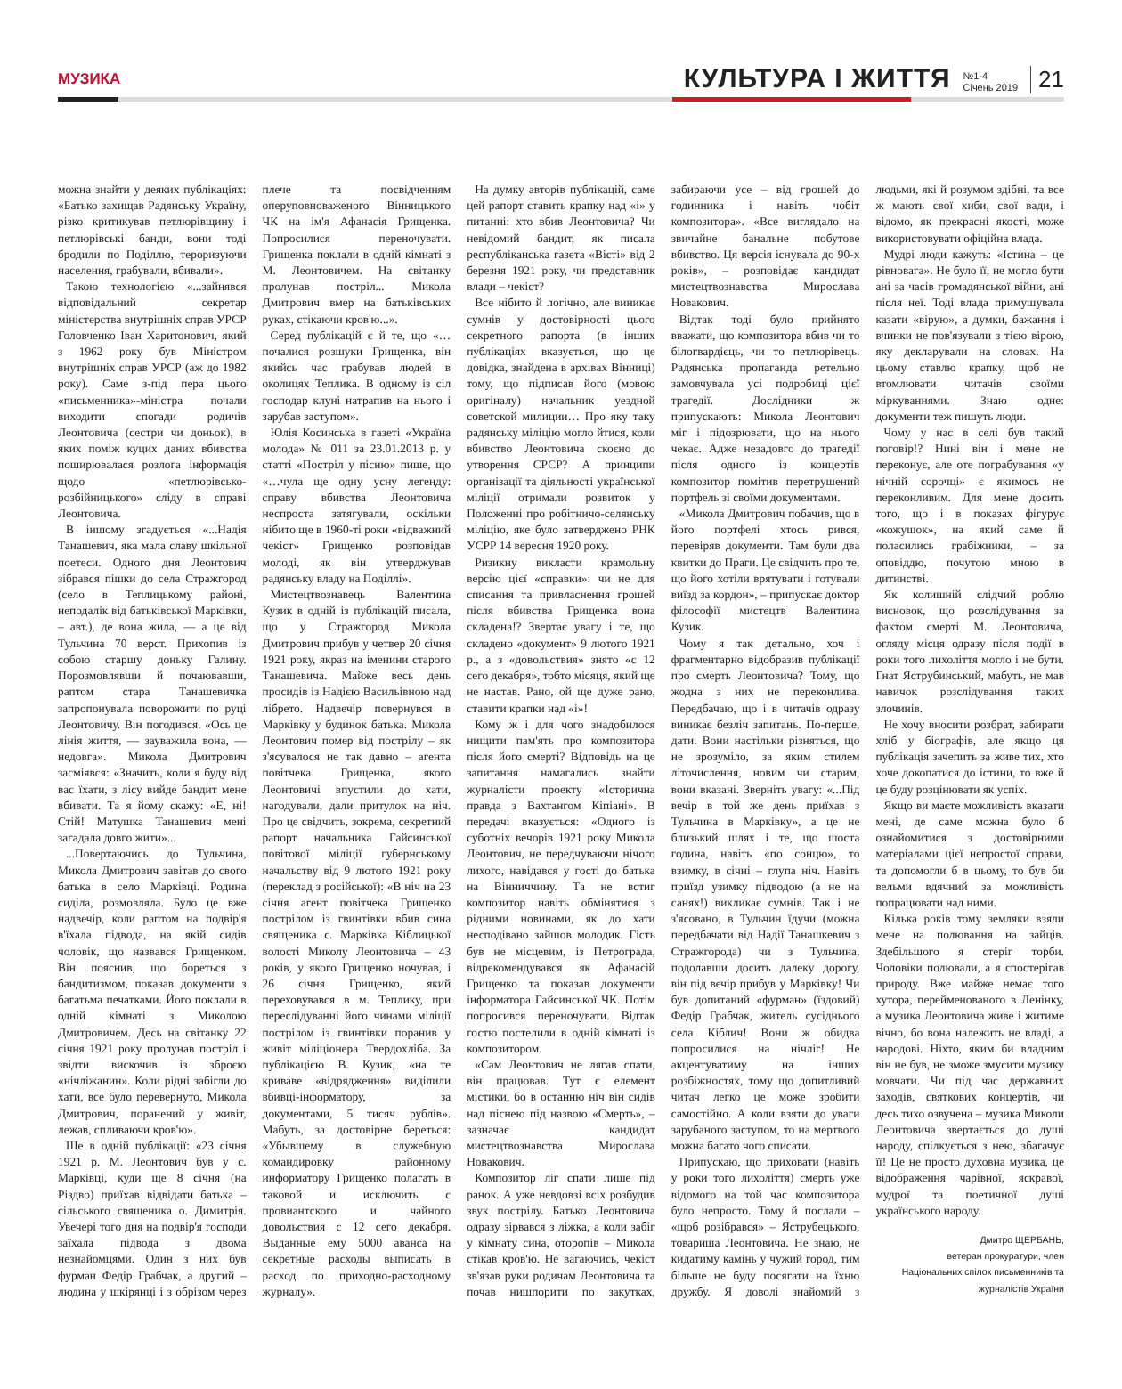МУЗИКА
КУЛЬТУРА І ЖИТТЯ №1-4
Січень 2019 21
можна знайти у деяких публікаціях: «Батько захищав Радянську Україну, різко критикував петлюрівщину і петлюрівські банди, вони тоді бродили по Поділлю, тероризуючи населення, грабували, вбивали».
Такою технологією «...зайнявся відповідальний секретар міністерства внутрішніх справ УРСР Головченко Іван Харитонович, який з 1962 року був Міністром внутрішніх справ УРСР (аж до 1982 року). Саме з-під пера цього «письменника»-міністра почали виходити спогади родичів Леонтовича (сестри чи доньок), в яких поміж куцих даних вбивства поширювалася розлога інформація щодо «петлюрівсько-розбійницького» сліду в справі Леонтовича.
В іншому згадується «...Надія Танашевич, яка мала славу шкільної поетеси. Одного дня Леонтович зібрався пішки до села Стражгород (село в Теплицькому районі, неподалік від батьківської Марківки, – авт.), де вона жила, — а це від Тульчина 70 верст. Прихопив із собою старшу доньку Галину. Порозмовлявши й почаювавши, раптом стара Танашевичка запропонувала поворожити по руці Леонтовичу. Він погодився. «Ось це лінія життя, — зауважила вона, — недовга». Микола Дмитрович засміявся: «Значить, коли я буду від вас їхати, з лісу вийде бандит мене вбивати. Та я йому скажу: «Е, ні! Стій! Матушка Танашевич мені загадала довго жити»...
...Повертаючись до Тульчина, Микола Дмитрович завітав до свого батька в село Марківці. Родина сиділа, розмовляла. Було це вже надвечір, коли раптом на подвір'я в'їхала підвода, на якій сидів чоловік, що назвався Грищенком. Він пояснив, що бореться з бандитизмом, показав документи з багатьма печатками. Його поклали в одній кімнаті з Миколою Дмитровичем. Десь на світанку 22 січня 1921 року пролунав постріл і звідти вискочив із зброєю «нічліжанин». Коли рідні забігли до хати, все було перевернуто, Микола Дмитрович, поранений у живіт, лежав, спливаючи кров'ю».
Ще в одній публікації: «23 січня 1921 р. М. Леонтович був у с. Марківці, куди ще 8 січня (на Різдво) приїхав відвідати батька – сільського священика о. Димитрія. Увечері того дня на подвір'я господи заїхала підвода з двома незнайомцями. Один з них був фурман Федір Грабчак, а другий – людина у шкірянці і з обрізом через плече та посвідченням оперуповноваженого Вінницького ЧК на ім'я Афанасія Грищенка. Попросилися переночувати. Грищенка поклали в одній кімнаті з М. Леонтовичем. На світанку пролунав постріл... Микола Дмитрович вмер на батьківських руках, стікаючи кров'ю...».
Серед публікацій є й те, що «…почалися розшуки Грищенка, він якийсь час грабував людей в околицях Теплика. В одному із сіл господар клуні натрапив на нього і зарубав заступом».
Юлія Косинська в газеті «Україна молода» № 011 за 23.01.2013 р. у статті «Постріл у пісню» пише, що «…чула ще одну усну легенду: справу вбивства Леонтовича неспроста затягували, оскільки нібито ще в 1960-ті роки «відважний чекіст» Грищенко розповідав молоді, як він утверджував радянську владу на Поділлі».
Мистецтвознавець Валентина Кузик в одній із публікацій писала, що у Стражгород Микола Дмитрович прибув у четвер 20 січня 1921 року, якраз на іменини старого Танашевича. Майже весь день просидів із Надією Васильівною над лібрето. Надвечір повернувся в Марківку у будинок батька. Микола Леонтович помер від пострілу – як з'ясувалося не так давно – агента повітчека Грищенка, якого Леонтовичі впустили до хати, нагодували, дали притулок на ніч. Про це свідчить, зокрема, секретний рапорт начальника Гайсинської повітової міліції губернському начальству від 9 лютого 1921 року (переклад з російської): «В ніч на 23 січня агент повітчека Грищенко пострілом із гвинтівки вбив сина священика с. Марківка Кіблицької волості Миколу Леонтовича – 43 років, у якого Грищенко ночував, і 26 січня Грищенко, який переховувався в м. Теплику, при переслідуванні його чинами міліції пострілом із гвинтівки поранив у живіт міліціонера Твердохліба. За публікацією В. Кузик, «на те криваве «відрядження» виділили вбивці-інформатору, за документами, 5 тисяч рублів». Мабуть, за достовірне береться: «Убывшему в служебную командировку районному информатору Грищенко полагать в таковой и исключить с провиантского и чайного довольствия с 12 сего декабря. Выданные ему 5000 аванса на секретные расходы выписать в расход по приходно-расходному журналу».
На думку авторів публікацій, саме цей рапорт ставить крапку над «і» у питанні: хто вбив Леонтовича? Чи невідомий бандит, як писала республіканська газета «Вісті» від 2 березня 1921 року, чи представник влади – чекіст?
Все нібито й логічно, але виникає сумнів у достовірності цього секретного рапорта (в інших публікаціях вказується, що це довідка, знайдена в архівах Вінниці) тому, що підписав його (мовою оригіналу) начальник уездной советской милиции… Про яку таку радянську міліцію могло йтися, коли вбивство Леонтовича скоєно до утворення СРСР? А принципи організації та діяльності української міліції отримали розвиток у Положенні про робітничо-селянську міліцію, яке було затверджено РНК УСРР 14 вересня 1920 року.
Ризикну викласти крамольну версію цієї «справки»: чи не для списання та привласнення грошей після вбивства Грищенка вона складена!? Звертає увагу і те, що складено «документ» 9 лютого 1921 р., а з «довольствия» знято «с 12 сего декабря», тобто місяця, який ще не настав. Рано, ой ще дуже рано, ставити крапки над «і»!
Кому ж і для чого знадобилося нищити пам'ять про композитора після його смерті? Відповідь на це запитання намагались знайти журналісти проекту «Історична правда з Вахтангом Кіпіані». В передачі вказується: «Одного із суботніх вечорів 1921 року Микола Леонтович, не передчуваючи нічого лихого, навідався у гості до батька на Вінниччину. Та не встиг композитор навіть обмінятися з рідними новинами, як до хати несподівано зайшов молодик. Гість був не місцевим, із Петрограда, відрекомендувався як Афанасій Грищенко та показав документи інформатора Гайсинської ЧК. Потім попросився переночувати. Відтак гостю постелили в одній кімнаті із композитором.
«Сам Леонтович не лягав спати, він працював. Тут є елемент містики, бо в останню ніч він сидів над піснею під назвою «Смерть», – зазначає кандидат мистецтвознавства Мирослава Новакович.
Композитор ліг спати лише під ранок. А уже невдовзі всіх розбудив звук пострілу. Батько Леонтовича одразу зірвався з ліжка, а коли забіг у кімнату сина, оторопів – Микола стікав кров'ю. Не вагаючись, чекіст зв'язав руки родичам Леонтовича та почав нишпорити по закутках, забираючи усе – від грошей до годинника і навіть чобіт композитора». «Все виглядало на звичайне банальне побутове вбивство. Ця версія існувала до 90-х років», – розповідає кандидат мистецтвознавства Мирослава Новакович.
Відтак тоді було прийнято вважати, що композитора вбив чи то білогвардієць, чи то петлюрівець. Радянська пропаганда ретельно замовчувала усі подробиці цієї трагедії. Дослідники ж припускають: Микола Леонтович міг і підозрювати, що на нього чекає. Адже незадовго до трагедії після одного із концертів композитор помітив перетрушений портфель зі своїми документами.
«Микола Дмитрович побачив, що в його портфелі хтось рився, перевіряв документи. Там були два квитки до Праги. Це свідчить про те, що його хотіли врятувати і готували виїзд за кордон», – припускає доктор філософії мистецтв Валентина Кузик.
Чому я так детально, хоч і фрагментарно відобразив публікації про смерть Леонтовича? Тому, що жодна з них не переконлива. Передбачаю, що і в читачів одразу виникає безліч запитань. По-перше, дати. Вони настільки різняться, що не зрозуміло, за яким стилем літочислення, новим чи старим, вони вказані. Зверніть увагу: «...Під вечір в той же день приїхав з Тульчина в Марківку», а це не близький шлях і те, що шоста година, навіть «по сонцю», то взимку, в січні – глупа ніч. Навіть приїзд узимку підводою (а не на санях!) викликає сумнів. Так і не з'ясовано, в Тульчин їдучи (можна передбачати від Надії Танашкевич з Стражгорода) чи з Тульчина, подолавши досить далеку дорогу, він під вечір прибув у Марківку! Чи був допитаний «фурман» (їздовий) Федір Грабчак, житель сусіднього села Кіблич! Вони ж обидва попросилися на нічліг! Не акцентуватиму на інших розбіжностях, тому що допитливий читач легко це може зробити самостійно. А коли взяти до уваги зарубаного заступом, то на мертвого можна багато чого списати.
Припускаю, що приховати (навіть у роки того лихоліття) смерть уже відомого на той час композитора було непросто. Тому й послали – «щоб розібрався» – Яструбецького, товариша Леонтовича. Не знаю, не кидатиму камінь у чужий город, тим більше не буду посягати на їхню дружбу. Я доволі знайомий з людьми, які й розумом здібні, та все ж мають свої хиби, свої вади, і відомо, як прекрасні якості, може використовувати офіційна влада.
Мудрі люди кажуть: «Істина – це рівновага». Не було її, не могло бути ані за часів громадянської війни, ані після неї. Тоді влада примушувала казати «вірую», а думки, бажання і вчинки не пов'язували з тією вірою, яку декларували на словах. На цьому ставлю крапку, щоб не втомлювати читачів своїми міркуваннями. Знаю одне: документи теж пишуть люди.
Чому у нас в селі був такий поговір!? Нині він і мене не переконує, але оте пограбування «у нічній сорочці» є якимось не переконливим. Для мене досить того, що і в показах фігурує «кожушок», на який саме й поласились грабіжники, – за оповіддю, почутою мною в дитинстві.
Як колишній слідчий роблю висновок, що розслідування за фактом смерті М. Леонтовича, огляду місця одразу після події в роки того лихоліття могло і не бути. Гнат Яструбинський, мабуть, не мав навичок розслідування таких злочинів.
Не хочу вносити розбрат, забирати хліб у біографів, але якщо ця публікація зачепить за живе тих, хто хоче докопатися до істини, то вже й це буду розцінювати як успіх.
Якщо ви маєте можливість вказати мені, де саме можна було б ознайомитися з достовірними матеріалами цієї непростої справи, та допомогли б в цьому, то був би вельми вдячний за можливість попрацювати над ними.
Кілька років тому земляки взяли мене на полювання на зайців. Здебільшого я стеріг торби. Чоловіки полювали, а я спостерігав природу. Вже майже немає того хутора, перейменованого в Ленінку, а музика Леонтовича живе і житиме вічно, бо вона належить не владі, а народові. Ніхто, яким би владним він не був, не зможе змусити музику мовчати. Чи під час державних заходів, святкових концертів, чи десь тихо озвучена – музика Миколи Леонтовича звертається до душі народу, спілкується з нею, збагачує її! Це не просто духовна музика, це відображення чарівної, яскравої, мудрої та поетичної душі українського народу.
Дмитро ЩЕРБАНЬ,
ветеран прокуратури, член
Національних спілок письменників та
журналістів України